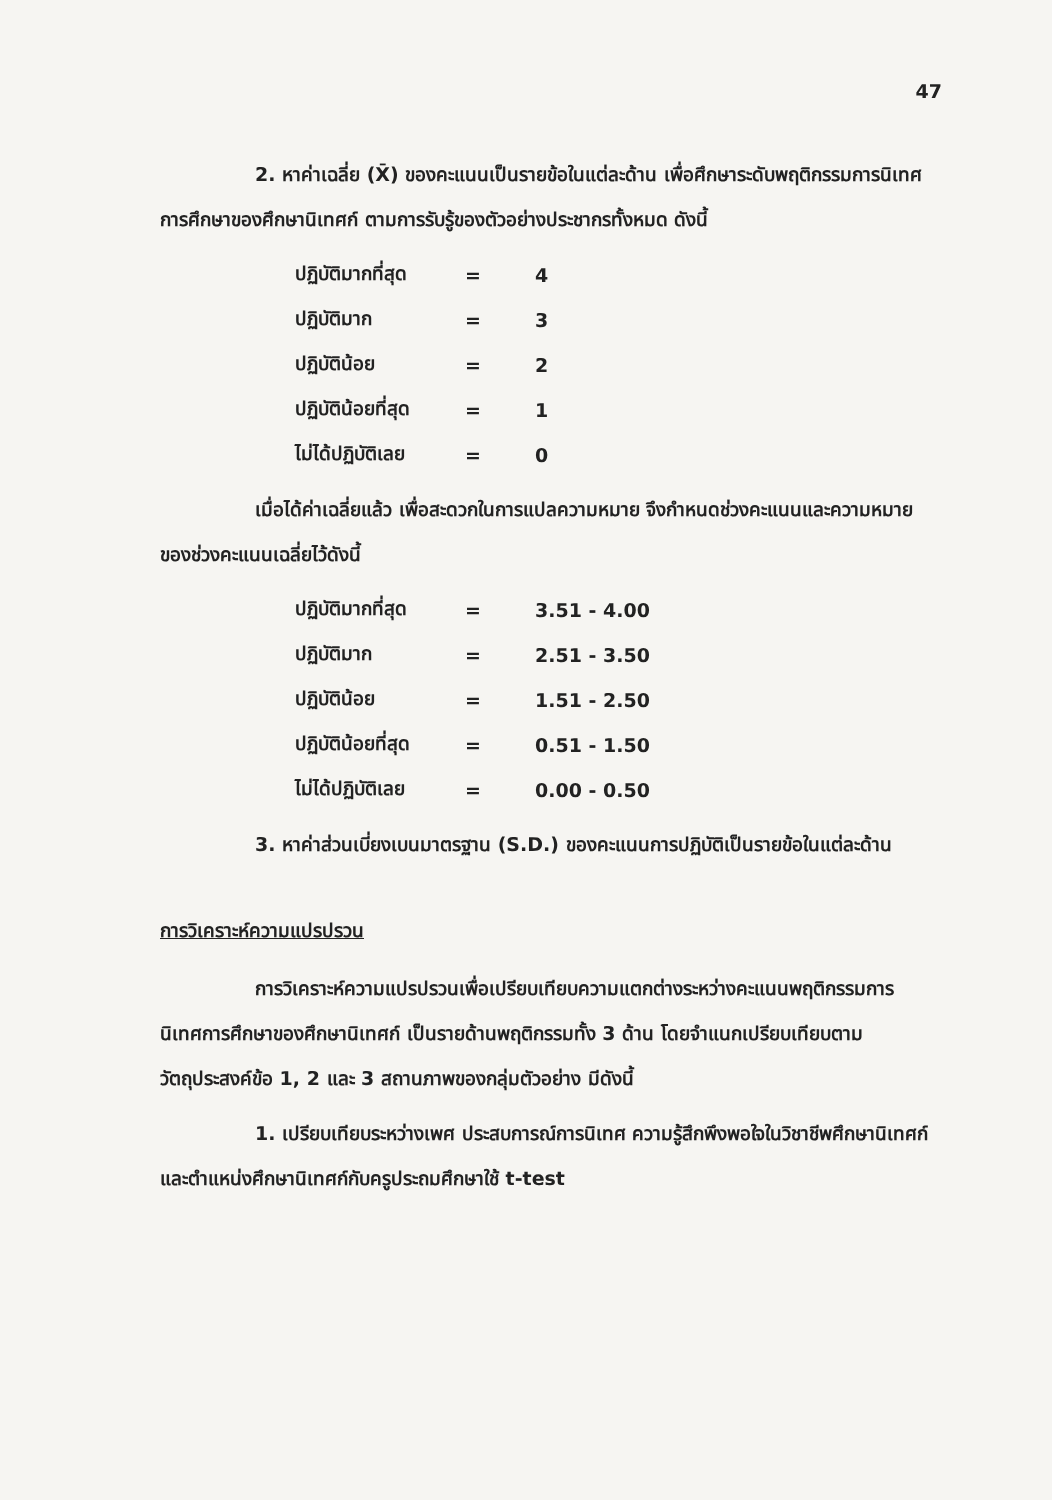47
2. หาค่าเฉลี่ย (X̄) ของคะแนนเป็นรายข้อในแต่ละด้าน เพื่อศึกษาระดับพฤติกรรมการนิเทศการศึกษาของศึกษานิเทศก์ ตามการรับรู้ของตัวอย่างประชากรทั้งหมด ดังนี้
| ปฏิบัติมากที่สุด | = | 4 |
| ปฏิบัติมาก | = | 3 |
| ปฏิบัติน้อย | = | 2 |
| ปฏิบัติน้อยที่สุด | = | 1 |
| ไม่ได้ปฏิบัติเลย | = | 0 |
เมื่อได้ค่าเฉลี่ยแล้ว เพื่อสะดวกในการแปลความหมาย จึงกำหนดช่วงคะแนนและความหมายของช่วงคะแนนเฉลี่ยไว้ดังนี้
| ปฏิบัติมากที่สุด | = | 3.51 - 4.00 |
| ปฏิบัติมาก | = | 2.51 - 3.50 |
| ปฏิบัติน้อย | = | 1.51 - 2.50 |
| ปฏิบัติน้อยที่สุด | = | 0.51 - 1.50 |
| ไม่ได้ปฏิบัติเลย | = | 0.00 - 0.50 |
3. หาค่าส่วนเบี่ยงเบนมาตรฐาน (S.D.) ของคะแนนการปฏิบัติเป็นรายข้อในแต่ละด้าน
การวิเคราะห์ความแปรปรวน
การวิเคราะห์ความแปรปรวนเพื่อเปรียบเทียบความแตกต่างระหว่างคะแนนพฤติกรรมการนิเทศการศึกษาของศึกษานิเทศก์ เป็นรายด้านพฤติกรรมทั้ง 3 ด้าน โดยจำแนกเปรียบเทียบตามวัตถุประสงค์ข้อ 1, 2 และ 3 สถานภาพของกลุ่มตัวอย่าง มีดังนี้
1. เปรียบเทียบระหว่างเพศ ประสบการณ์การนิเทศ ความรู้สึกพึงพอใจในวิชาชีพศึกษานิเทศก์ และตำแหน่งศึกษานิเทศก์กับครูประถมศึกษาใช้ t-test